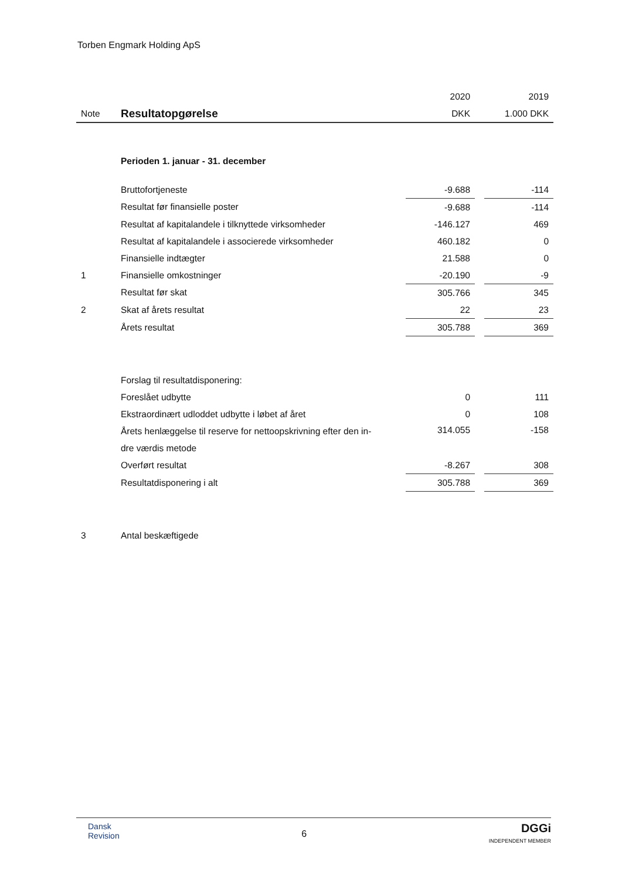Torben Engmark Holding ApS
| | | 2020 | | 2019 |
| Note | Resultatopgørelse | DKK | | 1.000 DKK |
| | Perioden 1. januar - 31. december | | | |
| | Bruttofortjeneste | -9.688 | | -114 |
| | Resultat før finansielle poster | -9.688 | | -114 |
| | Resultat af kapitalandele i tilknyttede virksomheder | -146.127 | | 469 |
| | Resultat af kapitalandele i associerede virksomheder | 460.182 | | 0 |
| | Finansielle indtægter | 21.588 | | 0 |
| 1 | Finansielle omkostninger | -20.190 | | -9 |
| | Resultat før skat | 305.766 | | 345 |
| 2 | Skat af årets resultat | 22 | | 23 |
| | Årets resultat | 305.788 | | 369 |
| | Forslag til resultatdisponering: | | | |
| | Foreslået udbytte | 0 | | 111 |
| | Ekstraordinært udloddet udbytte i løbet af året | 0 | | 108 |
| | Årets henlæggelse til reserve for nettoopskrivning efter den in- dre værdis metode | 314.055 | | -158 |
| | Overført resultat | -8.267 | | 308 |
| | Resultatdisponering i alt | 305.788 | | 369 |
| 3 | Antal beskæftigede | | | |
Dansk
Revision
6
DGGi
INDEPENDENT MEMBER